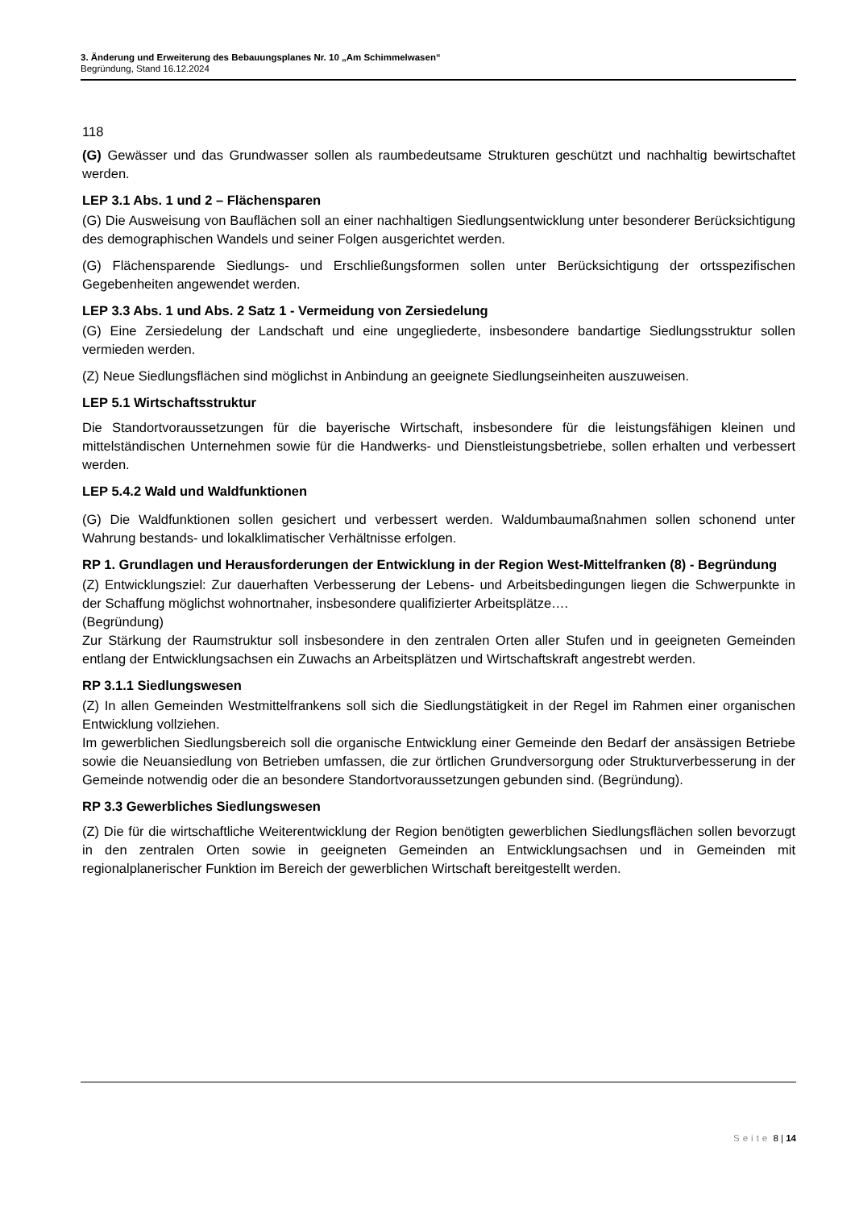3. Änderung und Erweiterung des Bebauungsplanes Nr. 10 „Am Schimmelwasen“
Begründung, Stand 16.12.2024
118
(G) Gewässer und das Grundwasser sollen als raumbedeutsame Strukturen geschützt und nachhaltig bewirtschaftet werden.
LEP 3.1 Abs. 1 und 2 – Flächensparen
(G) Die Ausweisung von Bauflächen soll an einer nachhaltigen Siedlungsentwicklung unter besonderer Berücksichtigung des demographischen Wandels und seiner Folgen ausgerichtet werden.
(G) Flächensparende Siedlungs- und Erschließungsformen sollen unter Berücksichtigung der ortsspezifischen Gegebenheiten angewendet werden.
LEP 3.3 Abs. 1 und Abs. 2 Satz 1 - Vermeidung von Zersiedelung
(G) Eine Zersiedelung der Landschaft und eine ungegliederte, insbesondere bandartige Siedlungsstruktur sollen vermieden werden.
(Z) Neue Siedlungsflächen sind möglichst in Anbindung an geeignete Siedlungseinheiten auszuweisen.
LEP 5.1 Wirtschaftsstruktur
Die Standortvoraussetzungen für die bayerische Wirtschaft, insbesondere für die leistungsfähigen kleinen und mittelständischen Unternehmen sowie für die Handwerks- und Dienstleistungsbetriebe, sollen erhalten und verbessert werden.
LEP 5.4.2 Wald und Waldfunktionen
(G) Die Waldfunktionen sollen gesichert und verbessert werden. Waldumbaumaßnahmen sollen schonend unter Wahrung bestands- und lokalklimatischer Verhältnisse erfolgen.
RP 1. Grundlagen und Herausforderungen der Entwicklung in der Region West-Mittelfranken (8) - Begründung
(Z) Entwicklungsziel: Zur dauerhaften Verbesserung der Lebens- und Arbeitsbedingungen liegen die Schwerpunkte in der Schaffung möglichst wohnortnaher, insbesondere qualifizierter Arbeitsplätze….
(Begründung)
Zur Stärkung der Raumstruktur soll insbesondere in den zentralen Orten aller Stufen und in geeigneten Gemeinden entlang der Entwicklungsachsen ein Zuwachs an Arbeitsplätzen und Wirtschaftskraft angestrebt werden.
RP 3.1.1 Siedlungswesen
(Z) In allen Gemeinden Westmittelfrankens soll sich die Siedlungstätigkeit in der Regel im Rahmen einer organischen Entwicklung vollziehen.
Im gewerblichen Siedlungsbereich soll die organische Entwicklung einer Gemeinde den Bedarf der ansässigen Betriebe sowie die Neuansiedlung von Betrieben umfassen, die zur örtlichen Grundversorgung oder Strukturverbesserung in der Gemeinde notwendig oder die an besondere Standortvoraussetzungen gebunden sind. (Begründung).
RP 3.3 Gewerbliches Siedlungswesen
(Z) Die für die wirtschaftliche Weiterentwicklung der Region benötigten gewerblichen Siedlungsflächen sollen bevorzugt in den zentralen Orten sowie in geeigneten Gemeinden an Entwicklungsachsen und in Gemeinden mit regionalplanerischer Funktion im Bereich der gewerblichen Wirtschaft bereitgestellt werden.
Seite 8 | 14